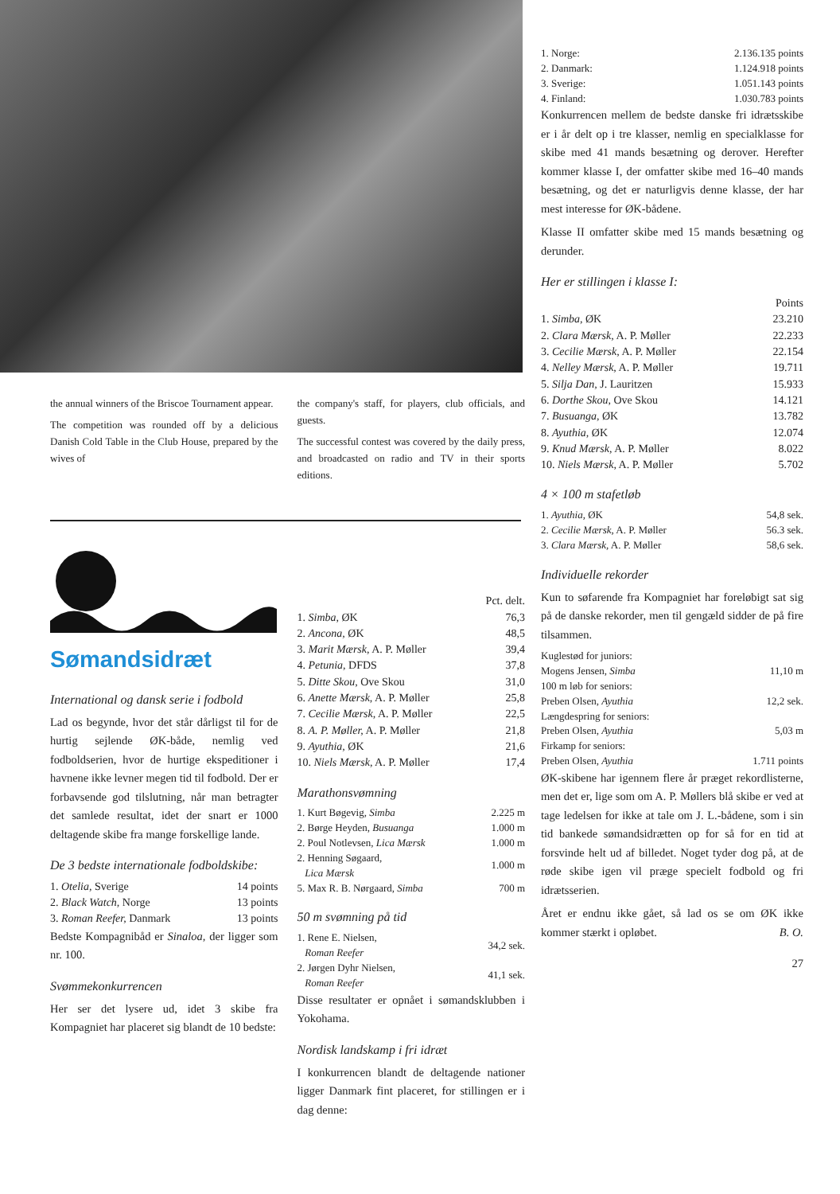the annual winners of the Briscoe Tournament appear.
The competition was rounded off by a delicious Danish Cold Table in the Club House, prepared by the wives of
the company's staff, for players, club officials, and guests.
The successful contest was covered by the daily press, and broadcasted on radio and TV in their sports editions.
Sømandsidræt
International og dansk serie i fodbold
Lad os begynde, hvor det står dårligst til for de hurtig sejlende ØK-både, nemlig ved fodboldserien, hvor de hurtige ekspeditioner i havnene ikke levner megen tid til fodbold. Der er forbavsende god tilslutning, når man betragter det samlede resultat, idet der snart er 1000 deltagende skibe fra mange forskellige lande.
De 3 bedste internationale fodboldskibe:
| 1. Otelia, Sverige | 14 points |
| 2. Black Watch, Norge | 13 points |
| 3. Roman Reefer, Danmark | 13 points |
Bedste Kompagnibåd er Sinaloa, der ligger som nr. 100.
Svømmekonkurrencen
Her ser det lysere ud, idet 3 skibe fra Kompagniet har placeret sig blandt de 10 bedste:
| | Pct. delt. |
| 1. Simba, ØK | 76,3 |
| 2. Ancona, ØK | 48,5 |
| 3. Marit Mærsk, A. P. Møller | 39,4 |
| 4. Petunia, DFDS | 37,8 |
| 5. Ditte Skou, Ove Skou | 31,0 |
| 6. Anette Mærsk, A. P. Møller | 25,8 |
| 7. Cecilie Mærsk, A. P. Møller | 22,5 |
| 8. A. P. Møller, A. P. Møller | 21,8 |
| 9. Ayuthia, ØK | 21,6 |
| 10. Niels Mærsk, A. P. Møller | 17,4 |
Marathonsvømning
| 1. Kurt Bøgevig, Simba | 2.225 m |
| 2. Børge Heyden, Busuanga | 1.000 m |
| 2. Poul Notlevsen, Lica Mærsk | 1.000 m |
| 2. Henning Søgaard, Lica Mærsk | 1.000 m |
| 5. Max R. B. Nørgaard, Simba | 700 m |
50 m svømning på tid
| 1. Rene E. Nielsen, Roman Reefer | 34,2 sek. |
| 2. Jørgen Dyhr Nielsen, Roman Reefer | 41,1 sek. |
Disse resultater er opnået i sømandsklubben i Yokohama.
Nordisk landskamp i fri idræt
I konkurrencen blandt de deltagende nationer ligger Danmark fint placeret, for stillingen er i dag denne:
| 1. Norge: | 2.136.135 points |
| 2. Danmark: | 1.124.918 points |
| 3. Sverige: | 1.051.143 points |
| 4. Finland: | 1.030.783 points |
Konkurrencen mellem de bedste danske fri idrætsskibe er i år delt op i tre klasser, nemlig en specialklasse for skibe med 41 mands besætning og derover. Herefter kommer klasse I, der omfatter skibe med 16–40 mands besætning, og det er naturligvis denne klasse, der har mest interesse for ØK-bådene.
Klasse II omfatter skibe med 15 mands besætning og derunder.
Her er stillingen i klasse I:
| | Points |
| 1. Simba, ØK | 23.210 |
| 2. Clara Mærsk, A. P. Møller | 22.233 |
| 3. Cecilie Mærsk, A. P. Møller | 22.154 |
| 4. Nelley Mærsk, A. P. Møller | 19.711 |
| 5. Silja Dan, J. Lauritzen | 15.933 |
| 6. Dorthe Skou, Ove Skou | 14.121 |
| 7. Busuanga, ØK | 13.782 |
| 8. Ayuthia, ØK | 12.074 |
| 9. Knud Mærsk, A. P. Møller | 8.022 |
| 10. Niels Mærsk, A. P. Møller | 5.702 |
4 × 100 m stafetløb
| 1. Ayuthia, ØK | 54,8 sek. |
| 2. Cecilie Mærsk, A. P. Møller | 56.3 sek. |
| 3. Clara Mærsk, A. P. Møller | 58,6 sek. |
Individuelle rekorder
Kun to søfarende fra Kompagniet har foreløbigt sat sig på de danske rekorder, men til gengæld sidder de på fire tilsammen.
| Kuglestød for juniors: | |
| Mogens Jensen, Simba | 11,10 m |
| 100 m løb for seniors: | |
| Preben Olsen, Ayuthia | 12,2 sek. |
| Længdespring for seniors: | |
| Preben Olsen, Ayuthia | 5,03 m |
| Firkamp for seniors: | |
| Preben Olsen, Ayuthia | 1.711 points |
ØK-skibene har igennem flere år præget rekordlisterne, men det er, lige som om A. P. Møllers blå skibe er ved at tage ledelsen for ikke at tale om J. L.-bådene, som i sin tid bankede sømandsidrætten op for så for en tid at forsvinde helt ud af billedet. Noget tyder dog på, at de røde skibe igen vil præge specielt fodbold og fri idrætsserien.
Året er endnu ikke gået, så lad os se om ØK ikke kommer stærkt i opløbet. B. O.
27